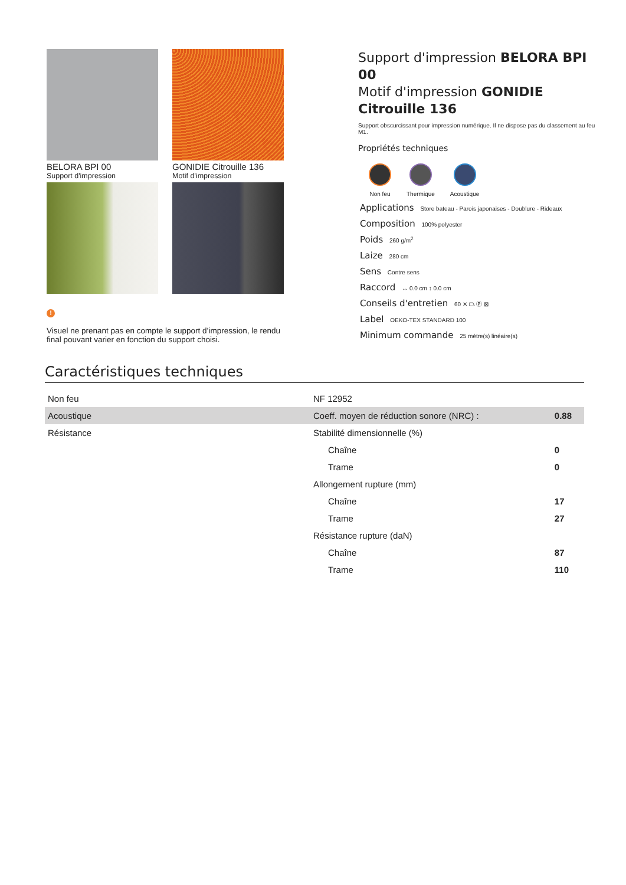BELORA BPI 00
Support d'impression
GONIDIE Citrouille 136
Motif d'impression
!
Visuel ne prenant pas en compte le support d’impression, le rendu final pouvant varier en fonction du support choisi.
Support d'impression BELORA BPI 00
Motif d'impression GONIDIE
Citrouille 136
Support obscurcissant pour impression numérique. Il ne dispose pas du classement au feu M1.
Propriétés techniques
Non feu Thermique Acoustique
Applications Store bateau - Parois japonaises - Doublure - Rideaux
Composition 100% polyester
Poids 260 g/m<sup>2</sup>
Laize 280 cm
Sens Contre sens
Raccord ↔ 0.0 cm ↕ 0.0 cm
Conseils d'entretien 60 ✕ ⏢ Ⓟ ⊠
Label OEKO-TEX STANDARD 100
Minimum commande 25 mètre(s) linéaire(s)
Caractéristiques techniques
| Non feu | NF 12952 | |
| Acoustique | Coeff. moyen de réduction sonore (NRC) : | 0.88 |
| Résistance | Stabilité dimensionnelle (%) | |
| | Chaîne | 0 |
| | Trame | 0 |
| | Allongement rupture (mm) | |
| | Chaîne | 17 |
| | Trame | 27 |
| | Résistance rupture (daN) | |
| | Chaîne | 87 |
| | Trame | 110 |